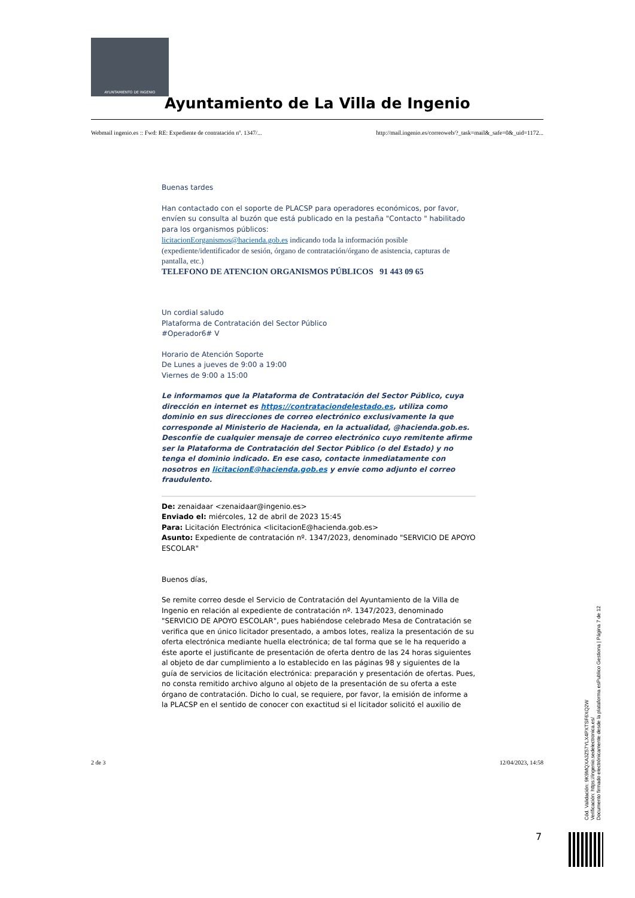AYUNTAMIENTO DE INGENIO
Ayuntamiento de La Villa de Ingenio
Webmail ingenio.es :: Fwd: RE: Expediente de contratación nº. 1347/... http://mail.ingenio.es/correoweb/?_task=mail&_safe=0&_uid=1172...
Buenas tardes
Han contactado con el soporte de PLACSP para operadores económicos, por favor, envíen su consulta al buzón que está publicado en la pestaña "Contacto " habilitado para los organismos públicos:
licitacionEorganismos@hacienda.gob.es indicando toda la información posible (expediente/identificador de sesión, órgano de contratación/órgano de asistencia, capturas de pantalla, etc.)
TELEFONO DE ATENCION ORGANISMOS PÚBLICOS 91 443 09 65
Un cordial saludo
Plataforma de Contratación del Sector Público
#Operador6# V
Horario de Atención Soporte
De Lunes a jueves de 9:00 a 19:00
Viernes de 9:00 a 15:00
Le informamos que la Plataforma de Contratación del Sector Público, cuya dirección en internet es https://contrataciondelestado.es, utiliza como dominio en sus direcciones de correo electrónico exclusivamente la que corresponde al Ministerio de Hacienda, en la actualidad, @hacienda.gob.es. Desconfíe de cualquier mensaje de correo electrónico cuyo remitente afirme ser la Plataforma de Contratación del Sector Público (o del Estado) y no tenga el dominio indicado. En ese caso, contacte inmediatamente con nosotros en licitacionE@hacienda.gob.es y envíe como adjunto el correo fraudulento.
De: zenaidaar <zenaidaar@ingenio.es>
Enviado el: miércoles, 12 de abril de 2023 15:45
Para: Licitación Electrónica <licitacionE@hacienda.gob.es>
Asunto: Expediente de contratación nº. 1347/2023, denominado "SERVICIO DE APOYO ESCOLAR"
Buenos días,
Se remite correo desde el Servicio de Contratación del Ayuntamiento de la Villa de Ingenio en relación al expediente de contratación nº. 1347/2023, denominado "SERVICIO DE APOYO ESCOLAR", pues habiéndose celebrado Mesa de Contratación se verifica que en único licitador presentado, a ambos lotes, realiza la presentación de su oferta electrónica mediante huella electrónica; de tal forma que se le ha requerido a éste aporte el justificante de presentación de oferta dentro de las 24 horas siguientes al objeto de dar cumplimiento a lo establecido en las páginas 98 y siguientes de la guía de servicios de licitación electrónica: preparación y presentación de ofertas. Pues, no consta remitido archivo alguno al objeto de la presentación de su oferta a este órgano de contratación. Dicho lo cual, se requiere, por favor, la emisión de informe a la PLACSP en el sentido de conocer con exactitud si el licitador solicitó el auxilio de
2 de 3 12/04/2023, 14:58
7
Cód. Validación: 9K9MQXA3Z57YLX4PXTSF6XQ2W
Verificación: https://ingenio.sedelectronica.es/
Documento firmado electrónicamente desde la plataforma esPublico Gestiona | Página 7 de 12